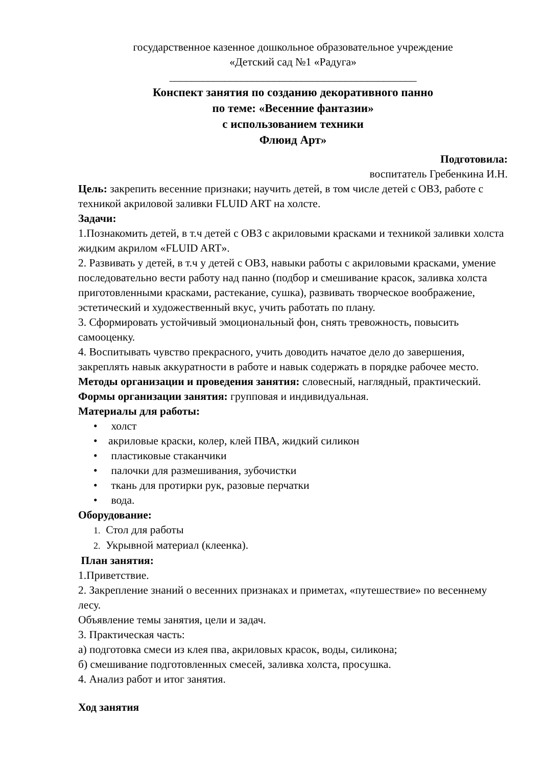государственное казенное дошкольное образовательное учреждение
«Детский сад №1 «Радуга»
_____________________________________________
Конспект занятия по созданию декоративного панно
по теме: «Весенние фантазии»
с использованием техники
Флюид Арт»
Подготовила:
воспитатель Гребенкина И.Н.
Цель: закрепить весенние признаки; научить детей, в том числе детей с ОВЗ, работе с техникой акриловой заливки FLUID ART на холсте.
Задачи:
1.Познакомить детей, в т.ч детей с ОВЗ с акриловыми красками и техникой заливки холста жидким акрилом «FLUID ART».
2. Развивать у детей, в т.ч у детей с ОВЗ, навыки работы с акриловыми красками, умение последовательно вести работу над панно (подбор и смешивание красок, заливка холста приготовленными красками, растекание, сушка), развивать творческое воображение, эстетический и художественный вкус, учить работать по плану.
3. Сформировать устойчивый эмоциональный фон, снять тревожность, повысить самооценку.
4. Воспитывать чувство прекрасного, учить доводить начатое дело до завершения, закреплять навык аккуратности в работе и навык содержать в порядке рабочее место.
Методы организации и проведения занятия: словесный, наглядный, практический.
Формы организации занятия: групповая и индивидуальная.
Материалы для работы:
• холст
• акриловые краски, колер, клей ПВА, жидкий силикон
• пластиковые стаканчики
• палочки для размешивания, зубочистки
• ткань для протирки рук, разовые перчатки
• вода.
Оборудование:
1. Стол для работы
2. Укрывной материал (клеенка).
План занятия:
1.Приветствие.
2. Закрепление знаний о весенних признаках и приметах, «путешествие» по весеннему лесу.
Объявление темы занятия, цели и задач.
3. Практическая часть:
а) подготовка смеси из клея пва, акриловых красок, воды, силикона;
б) смешивание подготовленных смесей, заливка холста, просушка.
4. Анализ работ и итог занятия.
Ход занятия